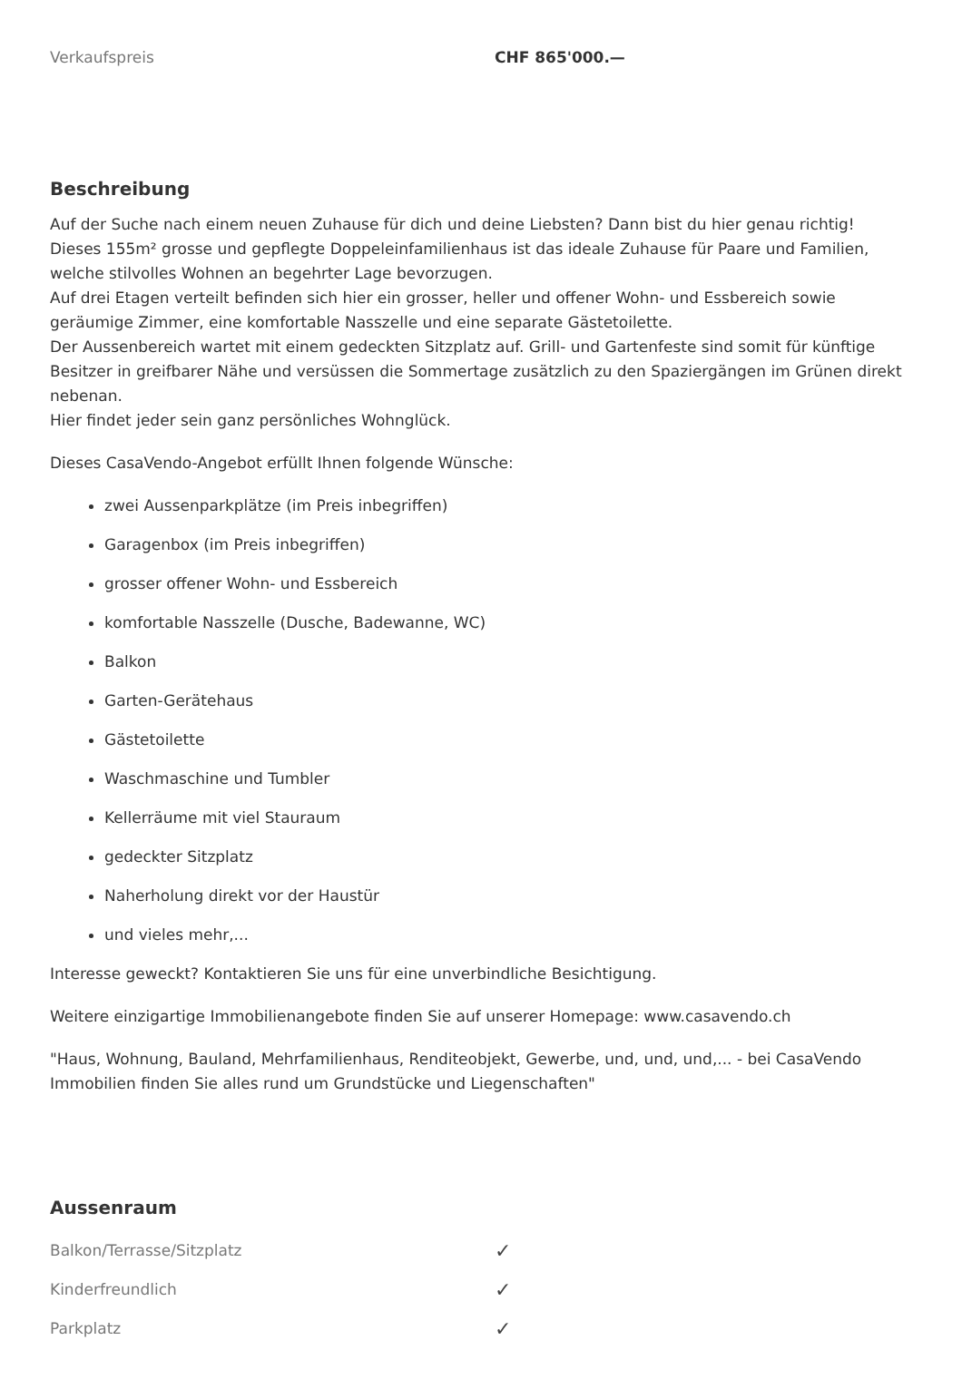| Verkaufspreis | CHF 865'000.— |
Beschreibung
Auf der Suche nach einem neuen Zuhause für dich und deine Liebsten? Dann bist du hier genau richtig!
Dieses 155m² grosse und gepflegte Doppeleinfamilienhaus ist das ideale Zuhause für Paare und Familien, welche stilvolles Wohnen an begehrter Lage bevorzugen.
Auf drei Etagen verteilt befinden sich hier ein grosser, heller und offener Wohn- und Essbereich sowie geräumige Zimmer, eine komfortable Nasszelle und eine separate Gästetoilette.
Der Aussenbereich wartet mit einem gedeckten Sitzplatz auf. Grill- und Gartenfeste sind somit für künftige Besitzer in greifbarer Nähe und versüssen die Sommertage zusätzlich zu den Spaziergängen im Grünen direkt nebenan.
Hier findet jeder sein ganz persönliches Wohnglück.
Dieses CasaVendo-Angebot erfüllt Ihnen folgende Wünsche:
zwei Aussenparkplätze (im Preis inbegriffen)
Garagenbox (im Preis inbegriffen)
grosser offener Wohn- und Essbereich
komfortable Nasszelle (Dusche, Badewanne, WC)
Balkon
Garten-Gerätehaus
Gästetoilette
Waschmaschine und Tumbler
Kellerräume mit viel Stauraum
gedeckter Sitzplatz
Naherholung direkt vor der Haustür
und vieles mehr,...
Interesse geweckt? Kontaktieren Sie uns für eine unverbindliche Besichtigung.
Weitere einzigartige Immobilienangebote finden Sie auf unserer Homepage: www.casavendo.ch
"Haus, Wohnung, Bauland, Mehrfamilienhaus, Renditeobjekt, Gewerbe, und, und, und,... - bei CasaVendo Immobilien finden Sie alles rund um Grundstücke und Liegenschaften"
Aussenraum
| Balkon/Terrasse/Sitzplatz | ✓ |
| Kinderfreundlich | ✓ |
| Parkplatz | ✓ |